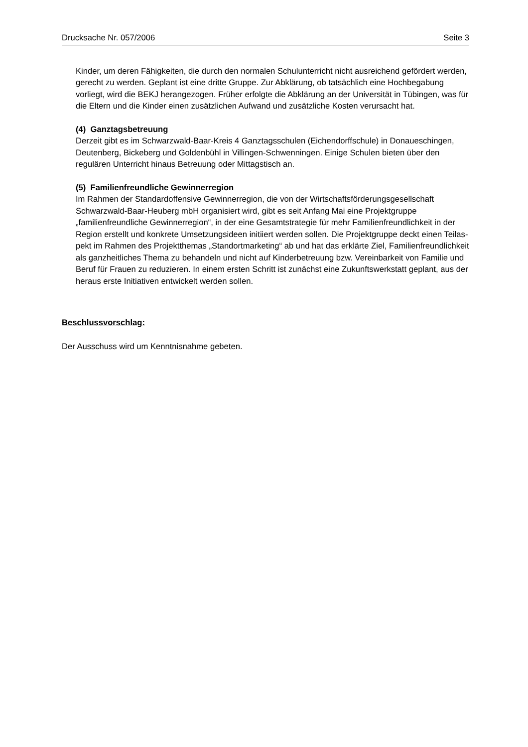Drucksache Nr. 057/2006 Seite 3
Kinder, um deren Fähigkeiten, die durch den normalen Schulunterricht nicht aus­reichend gefördert werden, gerecht zu werden. Geplant ist eine dritte Gruppe. Zur Abklärung, ob tatsächlich eine Hochbegabung vorliegt, wird die BEKJ herangezo­gen. Früher erfolgte die Abklärung an der Universität in Tübingen, was für die El­tern und die Kinder einen zusätzlichen Aufwand und zusätzliche Kosten verur­sacht hat.
(4) Ganztagsbetreuung
Derzeit gibt es im Schwarzwald-Baar-Kreis 4 Ganztagsschulen (Eichendorffschu­le) in Donaueschingen, Deutenberg, Bickeberg und Goldenbühl in Villingen-Schwenningen. Einige Schulen bieten über den regulären Unterricht hinaus Betreuung oder Mittagstisch an.
(5) Familienfreundliche Gewinnerregion
Im Rahmen der Standardoffensive Gewinnerregion, die von der Wirtschaftsförde­rungsgesellschaft Schwarzwald-Baar-Heuberg mbH organisiert wird, gibt es seit Anfang Mai eine Projektgruppe „familienfreundliche Gewinnerregion“, in der eine Gesamtstrategie für mehr Familienfreundlichkeit in der Region erstellt und konkre­te Umsetzungsideen initiiert werden sollen. Die Projektgruppe deckt einen Teilas­pekt im Rahmen des Projektthemas „Standortmarketing“ ab und hat das erklärte Ziel, Familienfreundlichkeit als ganzheitliches Thema zu behandeln und nicht auf Kinderbetreuung bzw. Vereinbarkeit von Familie und Beruf für Frauen zu reduzie­ren. In einem ersten Schritt ist zunächst eine Zukunftswerkstatt geplant, aus der heraus erste Initiativen entwickelt werden sollen.
Beschlussvorschlag:
Der Ausschuss wird um Kenntnisnahme gebeten.